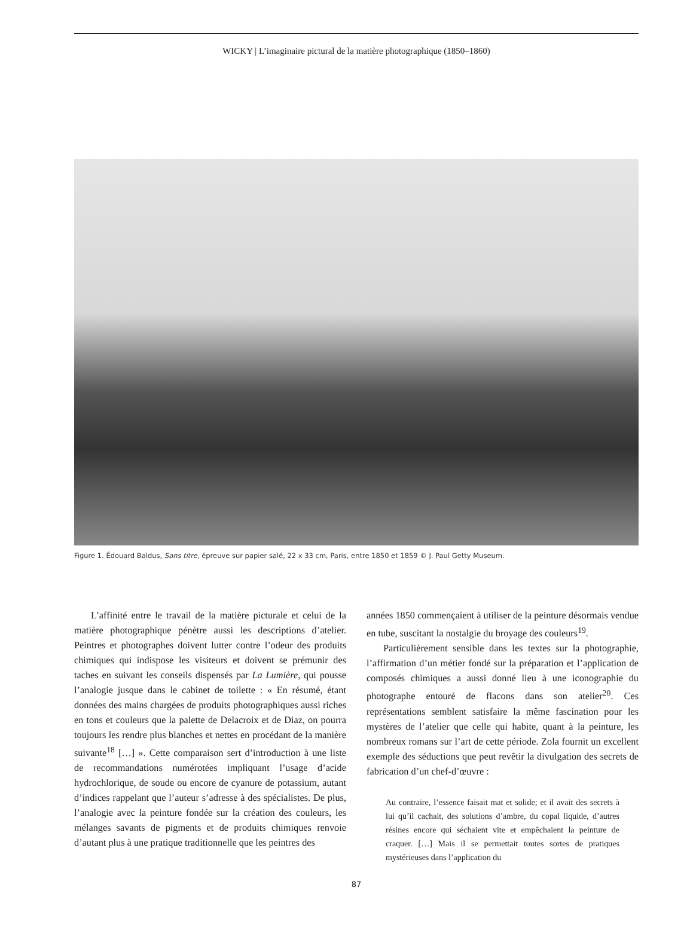WICKY | L’imaginaire pictural de la matière photographique (1850–1860)
Figure 1. Édouard Baldus, Sans titre, épreuve sur papier salé, 22 x 33 cm, Paris, entre 1850 et 1859 © J. Paul Getty Museum.
L’affinité entre le travail de la matière picturale et celui de la matière photographique pénètre aussi les descriptions d’atelier. Peintres et photographes doivent lutter contre l’odeur des produits chimiques qui indispose les visiteurs et doivent se prémunir des taches en suivant les conseils dispensés par La Lumière, qui pousse l’analogie jusque dans le cabinet de toilette : « En résumé, étant données des mains chargées de produits photographiques aussi riches en tons et couleurs que la palette de Delacroix et de Diaz, on pourra toujours les rendre plus blanches et nettes en procédant de la manière suivante<sup>18</sup> […] ». Cette comparaison sert d’introduction à une liste de recommandations numérotées impliquant l’usage d’acide hydrochlorique, de soude ou encore de cyanure de potassium, autant d’indices rappelant que l’auteur s’adresse à des spécialistes. De plus, l’analogie avec la peinture fondée sur la création des couleurs, les mélanges savants de pigments et de produits chimiques renvoie d’autant plus à une pratique traditionnelle que les peintres des
années 1850 commençaient à utiliser de la peinture désormais vendue en tube, suscitant la nostalgie du broyage des couleurs<sup>19</sup>.
Particulièrement sensible dans les textes sur la photographie, l’affirmation d’un métier fondé sur la préparation et l’application de composés chimiques a aussi donné lieu à une iconographie du photographe entouré de flacons dans son atelier<sup>20</sup>. Ces représentations semblent satisfaire la même fascination pour les mystères de l’atelier que celle qui habite, quant à la peinture, les nombreux romans sur l’art de cette période. Zola fournit un excellent exemple des séductions que peut revêtir la divulgation des secrets de fabrication d’un chef-d’œuvre :
Au contraire, l’essence faisait mat et solide; et il avait des secrets à lui qu’il cachait, des solutions d’ambre, du copal liquide, d’autres résines encore qui séchaient vite et empêchaient la peinture de craquer. […] Mais il se permettait toutes sortes de pratiques mystérieuses dans l’application du
87